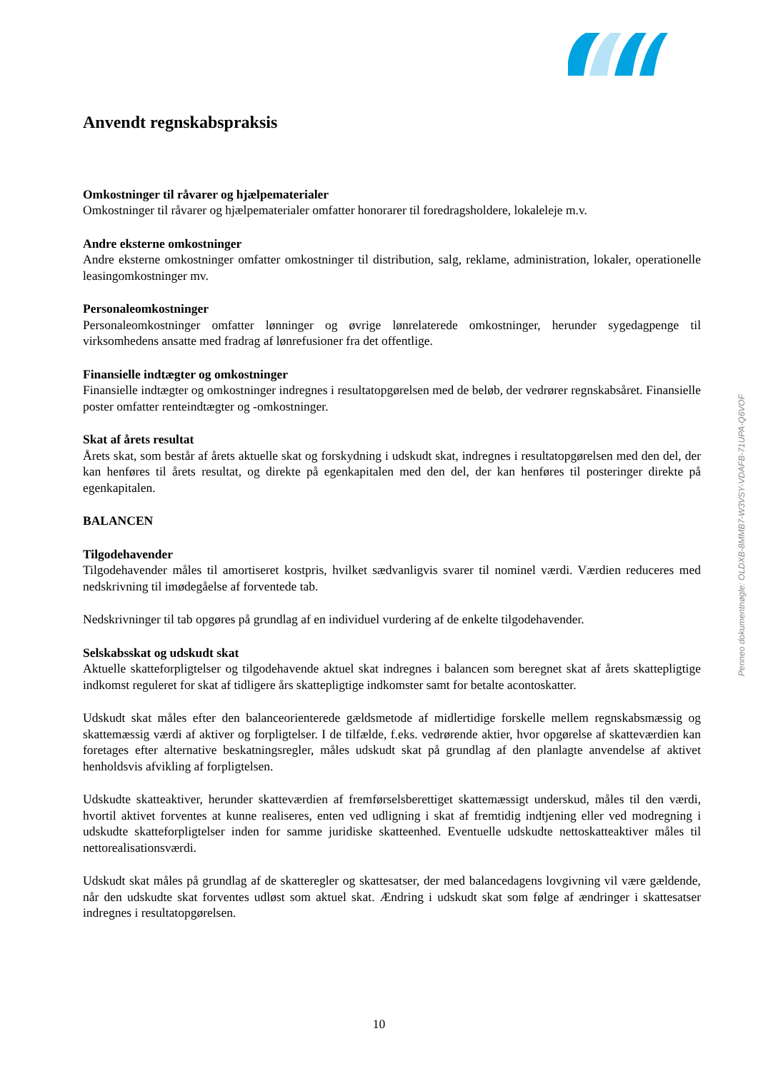Anvendt regnskabspraksis
Omkostninger til råvarer og hjælpematerialer
Omkostninger til råvarer og hjælpematerialer omfatter honorarer til foredragsholdere, lokaleleje m.v.
Andre eksterne omkostninger
Andre eksterne omkostninger omfatter omkostninger til distribution, salg, reklame, administration, lokaler, operationelle leasingomkostninger mv.
Personaleomkostninger
Personaleomkostninger omfatter lønninger og øvrige lønrelaterede omkostninger, herunder sygedagpenge til virksomhedens ansatte med fradrag af lønrefusioner fra det offentlige.
Finansielle indtægter og omkostninger
Finansielle indtægter og omkostninger indregnes i resultatopgørelsen med de beløb, der vedrører regnskabsåret. Finansielle poster omfatter renteindtægter og -omkostninger.
Skat af årets resultat
Årets skat, som består af årets aktuelle skat og forskydning i udskudt skat, indregnes i resultatopgørelsen med den del, der kan henføres til årets resultat, og direkte på egenkapitalen med den del, der kan henføres til posteringer direkte på egenkapitalen.
BALANCEN
Tilgodehavender
Tilgodehavender måles til amortiseret kostpris, hvilket sædvanligvis svarer til nominel værdi. Værdien reduceres med nedskrivning til imødegåelse af forventede tab.
Nedskrivninger til tab opgøres på grundlag af en individuel vurdering af de enkelte tilgodehavender.
Selskabsskat og udskudt skat
Aktuelle skatteforpligtelser og tilgodehavende aktuel skat indregnes i balancen som beregnet skat af årets skattepligtige indkomst reguleret for skat af tidligere års skattepligtige indkomster samt for betalte acontoskatter.
Udskudt skat måles efter den balanceorienterede gældsmetode af midlertidige forskelle mellem regnskabsmæssig og skattemæssig værdi af aktiver og forpligtelser. I de tilfælde, f.eks. vedrørende aktier, hvor opgørelse af skatteværdien kan foretages efter alternative beskatningsregler, måles udskudt skat på grundlag af den planlagte anvendelse af aktivet henholdsvis afvikling af forpligtelsen.
Udskudte skatteaktiver, herunder skatteværdien af fremførselsberettiget skattemæssigt underskud, måles til den værdi, hvortil aktivet forventes at kunne realiseres, enten ved udligning i skat af fremtidig indtjening eller ved modregning i udskudte skatteforpligtelser inden for samme juridiske skatteenhed. Eventuelle udskudte nettoskatteaktiver måles til nettorealisationsværdi.
Udskudt skat måles på grundlag af de skatteregler og skattesatser, der med balancedagens lovgivning vil være gældende, når den udskudte skat forventes udløst som aktuel skat. Ændring i udskudt skat som følge af ændringer i skattesatser indregnes i resultatopgørelsen.
Penneo dokumentnøgle: OLDXB-8MMB7-W3VSY-VDAFB-71UPA-Q6VOF
10